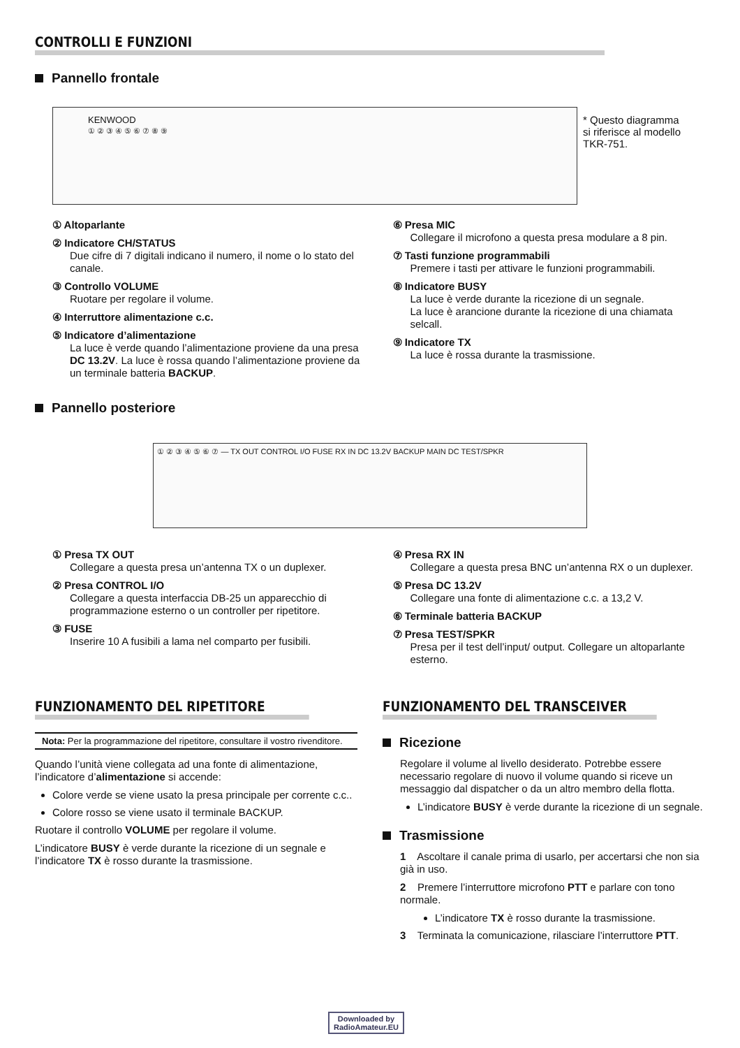CONTROLLI E FUNZIONI
Pannello frontale
KENWOOD
① ② ③ ④ ⑤ ⑥ ⑦ ⑧ ⑨
* Questo diagramma si riferisce al modello TKR-751.
① Altoparlante
② Indicatore CH/STATUS
Due cifre di 7 digitali indicano il numero, il nome o lo stato del canale.
③ Controllo VOLUME
Ruotare per regolare il volume.
④ Interruttore alimentazione c.c.
⑤ Indicatore d’alimentazione
La luce è verde quando l’alimentazione proviene da una presa DC 13.2V. La luce è rossa quando l’alimentazione proviene da un terminale batteria BACKUP.
⑥ Presa MIC
Collegare il microfono a questa presa modulare a 8 pin.
⑦ Tasti funzione programmabili
Premere i tasti per attivare le funzioni programmabili.
⑧ Indicatore BUSY
La luce è verde durante la ricezione di un segnale.
La luce è arancione durante la ricezione di una chiamata selcall.
⑨ Indicatore TX
La luce è rossa durante la trasmissione.
Pannello posteriore
① ② ③ ④ ⑤ ⑥ ⑦ — TX OUT CONTROL I/O FUSE RX IN DC 13.2V BACKUP MAIN DC TEST/SPKR
① Presa TX OUT
Collegare a questa presa un’antenna TX o un duplexer.
② Presa CONTROL I/O
Collegare a questa interfaccia DB-25 un apparecchio di programmazione esterno o un controller per ripetitore.
③ FUSE
Inserire 10 A fusibili a lama nel comparto per fusibili.
④ Presa RX IN
Collegare a questa presa BNC un’antenna RX o un duplexer.
⑤ Presa DC 13.2V
Collegare una fonte di alimentazione c.c. a 13,2 V.
⑥ Terminale batteria BACKUP
⑦ Presa TEST/SPKR
Presa per il test dell’input/ output. Collegare un altoparlante esterno.
FUNZIONAMENTO DEL RIPETITORE
Nota: Per la programmazione del ripetitore, consultare il vostro rivenditore.
Quando l’unità viene collegata ad una fonte di alimentazione, l’indicatore d’alimentazione si accende:
Colore verde se viene usato la presa principale per corrente c.c..
Colore rosso se viene usato il terminale BACKUP.
Ruotare il controllo VOLUME per regolare il volume.
L’indicatore BUSY è verde durante la ricezione di un segnale e l’indicatore TX è rosso durante la trasmissione.
FUNZIONAMENTO DEL TRANSCEIVER
Ricezione
Regolare il volume al livello desiderato. Potrebbe essere necessario regolare di nuovo il volume quando si riceve un messaggio dal dispatcher o da un altro membro della flotta.
L’indicatore BUSY è verde durante la ricezione di un segnale.
Trasmissione
1 Ascoltare il canale prima di usarlo, per accertarsi che non sia già in uso.
2 Premere l’interruttore microfono PTT e parlare con tono normale.
L’indicatore TX è rosso durante la trasmissione.
3 Terminata la comunicazione, rilasciare l’interruttore PTT.
Downloaded by
RadioAmateur.EU